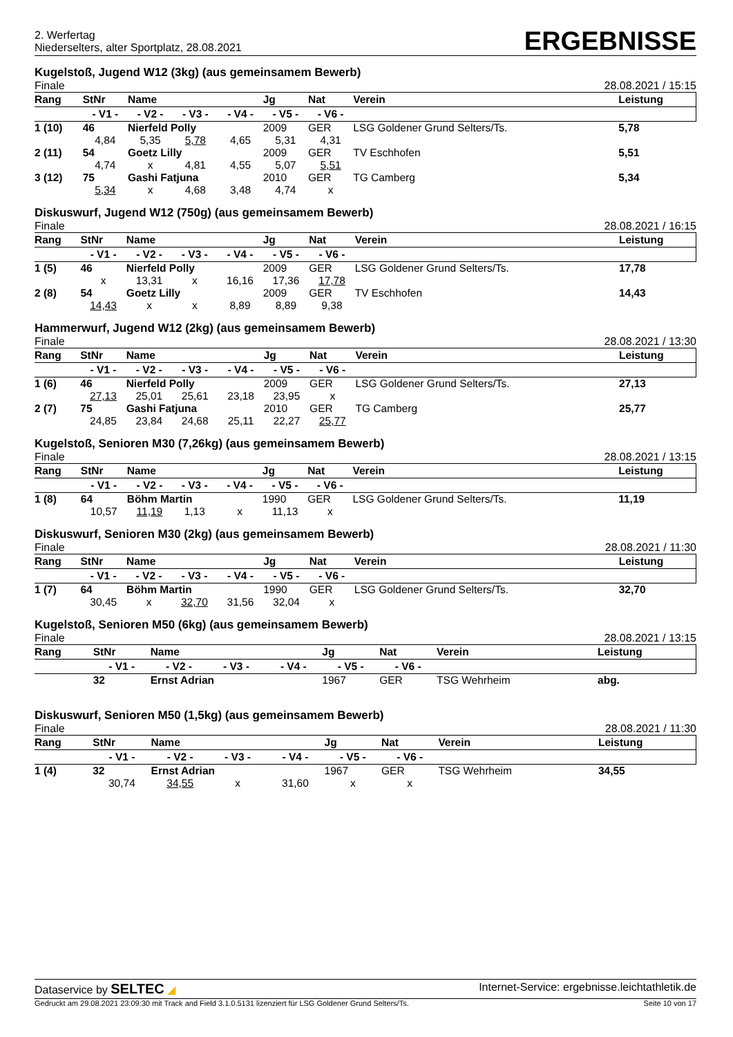2. Werfertag
Niederselters, alter Sportplatz, 28.08.2021
ERGEBNISSE
Kugelstoß, Jugend W12 (3kg) (aus gemeinsamem Bewerb)
Finale 28.08.2021 / 15:15
| Rang | StNr | Name | | | Jg | Nat | Verein | | Leistung |
| --- | --- | --- | --- | --- | --- | --- | --- | --- | --- |
| | - V1 - | - V2 - | - V3 - | - V4 - | - V5 - | - V6 - | | | |
| 1 (10) | 46 | Nierfeld Polly | | | 2009 | GER | LSG Goldener Grund Selters/Ts. | | 5,78 |
| | 4,84 | 5,35 | 5,78 | 4,65 | 5,31 | 4,31 | | | |
| 2 (11) | 54 | Goetz Lilly | | | 2009 | GER | TV Eschhofen | | 5,51 |
| | 4,74 | x | 4,81 | 4,55 | 5,07 | 5,51 | | | |
| 3 (12) | 75 | Gashi Fatjuna | | | 2010 | GER | TG Camberg | | 5,34 |
| | 5,34 | x | 4,68 | 3,48 | 4,74 | x | | | |
Diskuswurf, Jugend W12 (750g) (aus gemeinsamem Bewerb)
Finale 28.08.2021 / 16:15
| Rang | StNr | Name | | | Jg | Nat | Verein | | Leistung |
| --- | --- | --- | --- | --- | --- | --- | --- | --- | --- |
| | - V1 - | - V2 - | - V3 - | - V4 - | - V5 - | - V6 - | | | |
| 1 (5) | 46 | Nierfeld Polly | | | 2009 | GER | LSG Goldener Grund Selters/Ts. | | 17,78 |
| | x | 13,31 | x | 16,16 | 17,36 | 17,78 | | | |
| 2 (8) | 54 | Goetz Lilly | | | 2009 | GER | TV Eschhofen | | 14,43 |
| | 14,43 | x | x | 8,89 | 8,89 | 9,38 | | | |
Hammerwurf, Jugend W12 (2kg) (aus gemeinsamem Bewerb)
Finale 28.08.2021 / 13:30
| Rang | StNr | Name | | | Jg | Nat | Verein | | Leistung |
| --- | --- | --- | --- | --- | --- | --- | --- | --- | --- |
| | - V1 - | - V2 - | - V3 - | - V4 - | - V5 - | - V6 - | | | |
| 1 (6) | 46 | Nierfeld Polly | | | 2009 | GER | LSG Goldener Grund Selters/Ts. | | 27,13 |
| | 27,13 | 25,01 | 25,61 | 23,18 | 23,95 | x | | | |
| 2 (7) | 75 | Gashi Fatjuna | | | 2010 | GER | TG Camberg | | 25,77 |
| | 24,85 | 23,84 | 24,68 | 25,11 | 22,27 | 25,77 | | | |
Kugelstoß, Senioren M30 (7,26kg) (aus gemeinsamem Bewerb)
Finale 28.08.2021 / 13:15
| Rang | StNr | Name | | | Jg | Nat | Verein | | Leistung |
| --- | --- | --- | --- | --- | --- | --- | --- | --- | --- |
| | - V1 - | - V2 - | - V3 - | - V4 - | - V5 - | - V6 - | | | |
| 1 (8) | 64 | Böhm Martin | | | 1990 | GER | LSG Goldener Grund Selters/Ts. | | 11,19 |
| | 10,57 | 11,19 | 1,13 | x | 11,13 | x | | | |
Diskuswurf, Senioren M30 (2kg) (aus gemeinsamem Bewerb)
Finale 28.08.2021 / 11:30
| Rang | StNr | Name | | | Jg | Nat | Verein | | Leistung |
| --- | --- | --- | --- | --- | --- | --- | --- | --- | --- |
| | - V1 - | - V2 - | - V3 - | - V4 - | - V5 - | - V6 - | | | |
| 1 (7) | 64 | Böhm Martin | | | 1990 | GER | LSG Goldener Grund Selters/Ts. | | 32,70 |
| | 30,45 | x | 32,70 | 31,56 | 32,04 | x | | | |
Kugelstoß, Senioren M50 (6kg) (aus gemeinsamem Bewerb)
Finale 28.08.2021 / 13:15
| Rang | StNr | Name | | | Jg | Nat | Verein | | Leistung |
| --- | --- | --- | --- | --- | --- | --- | --- | --- | --- |
| | - V1 - | - V2 - | - V3 - | - V4 - | - V5 - | - V6 - | | | |
| | 32 | Ernst Adrian | | | 1967 | GER | TSG Wehrheim | | abg. |
Diskuswurf, Senioren M50 (1,5kg) (aus gemeinsamem Bewerb)
Finale 28.08.2021 / 11:30
| Rang | StNr | Name | | | Jg | Nat | Verein | | Leistung |
| --- | --- | --- | --- | --- | --- | --- | --- | --- | --- |
| | - V1 - | - V2 - | - V3 - | - V4 - | - V5 - | - V6 - | | | |
| 1 (4) | 32 | Ernst Adrian | | | 1967 | GER | TSG Wehrheim | | 34,55 |
| | 30,74 | 34,55 | x | 31,60 | x | x | | | |
Dataservice by SELTEC ◢ Internet-Service: ergebnisse.leichtathletik.de
Gedruckt am 29.08.2021 23:09:30 mit Track and Field 3.1.0.5131 lizenziert für LSG Goldener Grund Selters/Ts. Seite 10 von 17